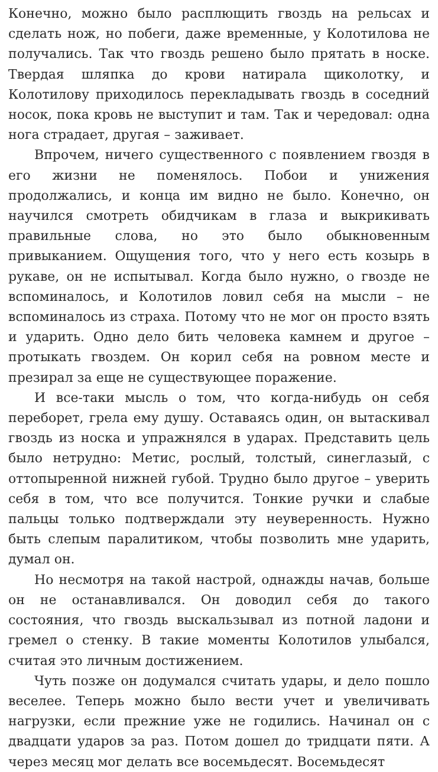Конечно, можно было расплющить гвоздь на рельсах и сделать нож, но побеги, даже временные, у Колотилова не получались. Так что гвоздь решено было прятать в носке. Твердая шляпка до крови натирала щиколотку, и Колотилову приходилось перекладывать гвоздь в соседний носок, пока кровь не выступит и там. Так и чередовал: одна нога страдает, другая – заживает.
Впрочем, ничего существенного с появлением гвоздя в его жизни не поменялось. Побои и унижения продолжались, и конца им видно не было. Конечно, он научился смотреть обидчикам в глаза и выкрикивать правильные слова, но это было обыкновенным привыканием. Ощущения того, что у него есть козырь в рукаве, он не испытывал. Когда было нужно, о гвозде не вспоминалось, и Колотилов ловил себя на мысли – не вспоминалось из страха. Потому что не мог он просто взять и ударить. Одно дело бить человека камнем и другое – протыкать гвоздем. Он корил себя на ровном месте и презирал за еще не существующее поражение.
И все-таки мысль о том, что когда-нибудь он себя переборет, грела ему душу. Оставаясь один, он вытаскивал гвоздь из носка и упражнялся в ударах. Представить цель было нетрудно: Метис, рослый, толстый, синеглазый, с оттопыренной нижней губой. Трудно было другое – уверить себя в том, что все получится. Тонкие ручки и слабые пальцы только подтверждали эту неуверенность. Нужно быть слепым паралитиком, чтобы позволить мне ударить, думал он.
Но несмотря на такой настрой, однажды начав, больше он не останавливался. Он доводил себя до такого состояния, что гвоздь выскальзывал из потной ладони и гремел о стенку. В такие моменты Колотилов улыбался, считая это личным достижением.
Чуть позже он додумался считать удары, и дело пошло веселее. Теперь можно было вести учет и увеличивать нагрузки, если прежние уже не годились. Начинал он с двадцати ударов за раз. Потом дошел до тридцати пяти. А через месяц мог делать все восемьдесят. Восемьдесят